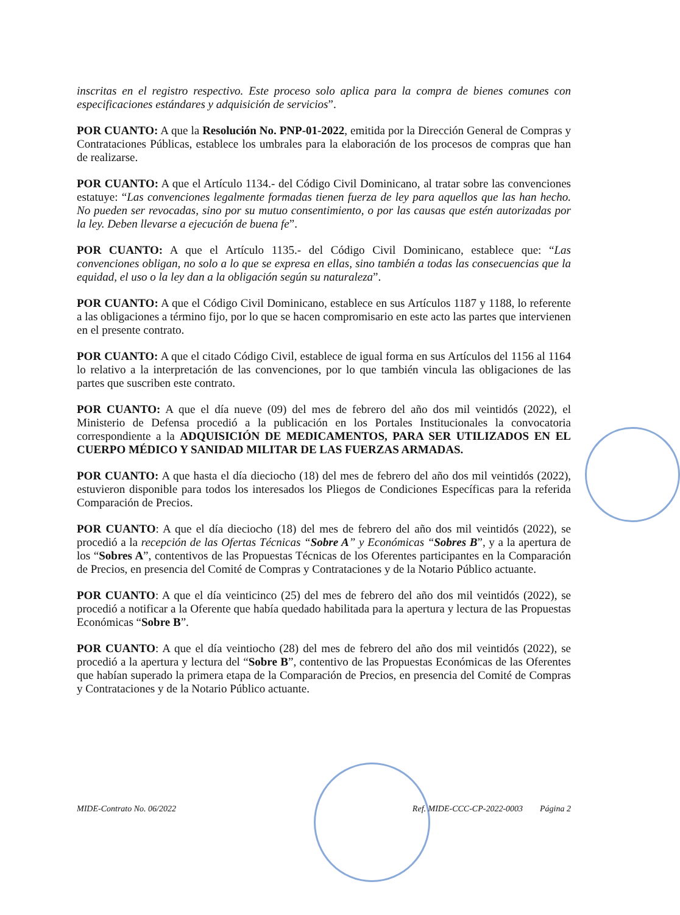inscritas en el registro respectivo. Este proceso solo aplica para la compra de bienes comunes con especificaciones estándares y adquisición de servicios”.
POR CUANTO: A que la Resolución No. PNP-01-2022, emitida por la Dirección General de Compras y Contrataciones Públicas, establece los umbrales para la elaboración de los procesos de compras que han de realizarse.
POR CUANTO: A que el Artículo 1134.- del Código Civil Dominicano, al tratar sobre las convenciones estatuye: “Las convenciones legalmente formadas tienen fuerza de ley para aquellos que las han hecho. No pueden ser revocadas, sino por su mutuo consentimiento, o por las causas que estén autorizadas por la ley. Deben llevarse a ejecución de buena fe”.
POR CUANTO: A que el Artículo 1135.- del Código Civil Dominicano, establece que: “Las convenciones obligan, no solo a lo que se expresa en ellas, sino también a todas las consecuencias que la equidad, el uso o la ley dan a la obligación según su naturaleza”.
POR CUANTO: A que el Código Civil Dominicano, establece en sus Artículos 1187 y 1188, lo referente a las obligaciones a término fijo, por lo que se hacen compromisario en este acto las partes que intervienen en el presente contrato.
POR CUANTO: A que el citado Código Civil, establece de igual forma en sus Artículos del 1156 al 1164 lo relativo a la interpretación de las convenciones, por lo que también vincula las obligaciones de las partes que suscriben este contrato.
POR CUANTO: A que el día nueve (09) del mes de febrero del año dos mil veintidós (2022), el Ministerio de Defensa procedió a la publicación en los Portales Institucionales la convocatoria correspondiente a la ADQUISICIÓN DE MEDICAMENTOS, PARA SER UTILIZADOS EN EL CUERPO MÉDICO Y SANIDAD MILITAR DE LAS FUERZAS ARMADAS.
POR CUANTO: A que hasta el día dieciocho (18) del mes de febrero del año dos mil veintidós (2022), estuvieron disponible para todos los interesados los Pliegos de Condiciones Específicas para la referida Comparación de Precios.
POR CUANTO: A que el día dieciocho (18) del mes de febrero del año dos mil veintidós (2022), se procedió a la recepción de las Ofertas Técnicas “Sobre A” y Económicas “Sobres B”, y a la apertura de los “Sobres A”, contentivos de las Propuestas Técnicas de los Oferentes participantes en la Comparación de Precios, en presencia del Comité de Compras y Contrataciones y de la Notario Público actuante.
POR CUANTO: A que el día veinticinco (25) del mes de febrero del año dos mil veintidós (2022), se procedió a notificar a la Oferente que había quedado habilitada para la apertura y lectura de las Propuestas Económicas “Sobre B”.
POR CUANTO: A que el día veintiocho (28) del mes de febrero del año dos mil veintidós (2022), se procedió a la apertura y lectura del “Sobre B”, contentivo de las Propuestas Económicas de las Oferentes que habían superado la primera etapa de la Comparación de Precios, en presencia del Comité de Compras y Contrataciones y de la Notario Público actuante.
MIDE-Contrato No. 06/2022 Ref. MIDE-CCC-CP-2022-0003 Página 2